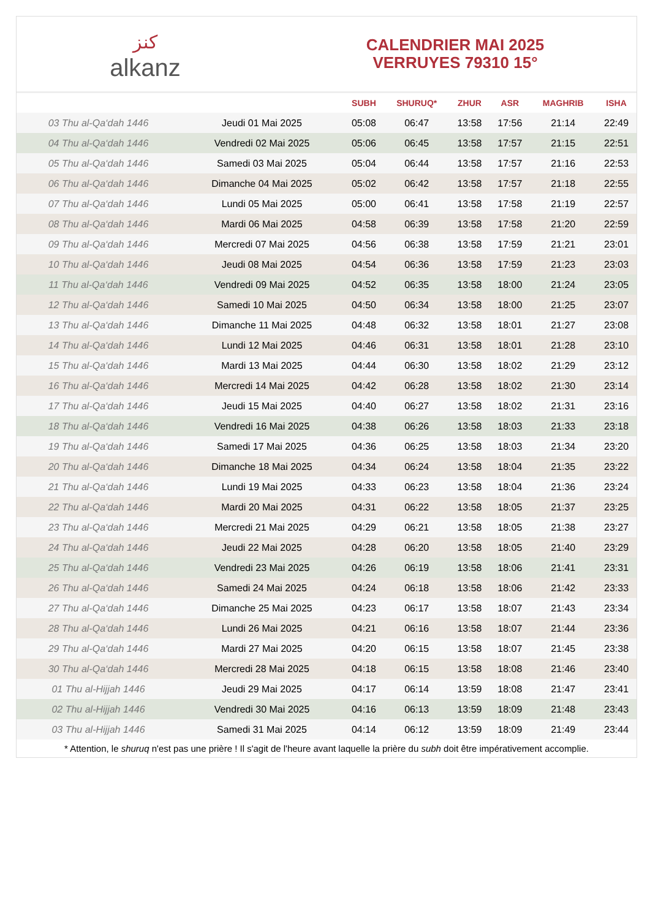ﻛﻨﺰ
alkanz
CALENDRIER MAI 2025
VERRUYES 79310 15°
| | | SUBH | SHURUQ* | ZHUR | ASR | MAGHRIB | ISHA |
| --- | --- | --- | --- | --- | --- | --- | --- |
| 03 Thu al-Qa‘dah 1446 | Jeudi 01 Mai 2025 | 05:08 | 06:47 | 13:58 | 17:56 | 21:14 | 22:49 |
| 04 Thu al-Qa‘dah 1446 | Vendredi 02 Mai 2025 | 05:06 | 06:45 | 13:58 | 17:57 | 21:15 | 22:51 |
| 05 Thu al-Qa‘dah 1446 | Samedi 03 Mai 2025 | 05:04 | 06:44 | 13:58 | 17:57 | 21:16 | 22:53 |
| 06 Thu al-Qa‘dah 1446 | Dimanche 04 Mai 2025 | 05:02 | 06:42 | 13:58 | 17:57 | 21:18 | 22:55 |
| 07 Thu al-Qa‘dah 1446 | Lundi 05 Mai 2025 | 05:00 | 06:41 | 13:58 | 17:58 | 21:19 | 22:57 |
| 08 Thu al-Qa‘dah 1446 | Mardi 06 Mai 2025 | 04:58 | 06:39 | 13:58 | 17:58 | 21:20 | 22:59 |
| 09 Thu al-Qa‘dah 1446 | Mercredi 07 Mai 2025 | 04:56 | 06:38 | 13:58 | 17:59 | 21:21 | 23:01 |
| 10 Thu al-Qa‘dah 1446 | Jeudi 08 Mai 2025 | 04:54 | 06:36 | 13:58 | 17:59 | 21:23 | 23:03 |
| 11 Thu al-Qa‘dah 1446 | Vendredi 09 Mai 2025 | 04:52 | 06:35 | 13:58 | 18:00 | 21:24 | 23:05 |
| 12 Thu al-Qa‘dah 1446 | Samedi 10 Mai 2025 | 04:50 | 06:34 | 13:58 | 18:00 | 21:25 | 23:07 |
| 13 Thu al-Qa‘dah 1446 | Dimanche 11 Mai 2025 | 04:48 | 06:32 | 13:58 | 18:01 | 21:27 | 23:08 |
| 14 Thu al-Qa‘dah 1446 | Lundi 12 Mai 2025 | 04:46 | 06:31 | 13:58 | 18:01 | 21:28 | 23:10 |
| 15 Thu al-Qa‘dah 1446 | Mardi 13 Mai 2025 | 04:44 | 06:30 | 13:58 | 18:02 | 21:29 | 23:12 |
| 16 Thu al-Qa‘dah 1446 | Mercredi 14 Mai 2025 | 04:42 | 06:28 | 13:58 | 18:02 | 21:30 | 23:14 |
| 17 Thu al-Qa‘dah 1446 | Jeudi 15 Mai 2025 | 04:40 | 06:27 | 13:58 | 18:02 | 21:31 | 23:16 |
| 18 Thu al-Qa‘dah 1446 | Vendredi 16 Mai 2025 | 04:38 | 06:26 | 13:58 | 18:03 | 21:33 | 23:18 |
| 19 Thu al-Qa‘dah 1446 | Samedi 17 Mai 2025 | 04:36 | 06:25 | 13:58 | 18:03 | 21:34 | 23:20 |
| 20 Thu al-Qa‘dah 1446 | Dimanche 18 Mai 2025 | 04:34 | 06:24 | 13:58 | 18:04 | 21:35 | 23:22 |
| 21 Thu al-Qa‘dah 1446 | Lundi 19 Mai 2025 | 04:33 | 06:23 | 13:58 | 18:04 | 21:36 | 23:24 |
| 22 Thu al-Qa‘dah 1446 | Mardi 20 Mai 2025 | 04:31 | 06:22 | 13:58 | 18:05 | 21:37 | 23:25 |
| 23 Thu al-Qa‘dah 1446 | Mercredi 21 Mai 2025 | 04:29 | 06:21 | 13:58 | 18:05 | 21:38 | 23:27 |
| 24 Thu al-Qa‘dah 1446 | Jeudi 22 Mai 2025 | 04:28 | 06:20 | 13:58 | 18:05 | 21:40 | 23:29 |
| 25 Thu al-Qa‘dah 1446 | Vendredi 23 Mai 2025 | 04:26 | 06:19 | 13:58 | 18:06 | 21:41 | 23:31 |
| 26 Thu al-Qa‘dah 1446 | Samedi 24 Mai 2025 | 04:24 | 06:18 | 13:58 | 18:06 | 21:42 | 23:33 |
| 27 Thu al-Qa‘dah 1446 | Dimanche 25 Mai 2025 | 04:23 | 06:17 | 13:58 | 18:07 | 21:43 | 23:34 |
| 28 Thu al-Qa‘dah 1446 | Lundi 26 Mai 2025 | 04:21 | 06:16 | 13:58 | 18:07 | 21:44 | 23:36 |
| 29 Thu al-Qa‘dah 1446 | Mardi 27 Mai 2025 | 04:20 | 06:15 | 13:58 | 18:07 | 21:45 | 23:38 |
| 30 Thu al-Qa‘dah 1446 | Mercredi 28 Mai 2025 | 04:18 | 06:15 | 13:58 | 18:08 | 21:46 | 23:40 |
| 01 Thu al-Hijjah 1446 | Jeudi 29 Mai 2025 | 04:17 | 06:14 | 13:59 | 18:08 | 21:47 | 23:41 |
| 02 Thu al-Hijjah 1446 | Vendredi 30 Mai 2025 | 04:16 | 06:13 | 13:59 | 18:09 | 21:48 | 23:43 |
| 03 Thu al-Hijjah 1446 | Samedi 31 Mai 2025 | 04:14 | 06:12 | 13:59 | 18:09 | 21:49 | 23:44 |
* Attention, le shuruq n'est pas une prière ! Il s'agit de l'heure avant laquelle la prière du subh doit être impérativement accomplie.